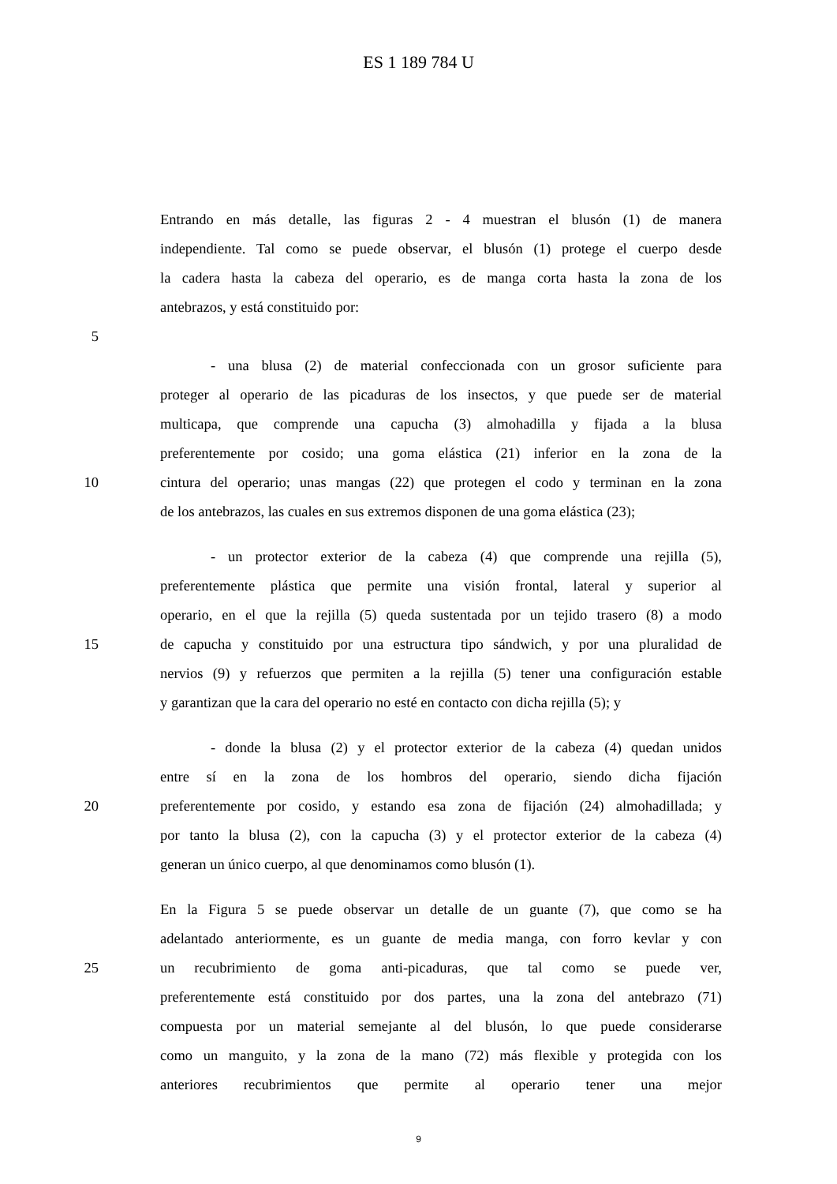ES 1 189 784 U
Entrando en más detalle, las figuras 2 - 4 muestran el blusón (1) de manera
independiente. Tal como se puede observar, el blusón (1) protege el cuerpo desde
la cadera hasta la cabeza del operario, es de manga corta hasta la zona de los
antebrazos, y está constituido por:
5
- una blusa (2) de material confeccionada con un grosor suficiente para
proteger al operario de las picaduras de los insectos, y que puede ser de material
multicapa, que comprende una capucha (3) almohadilla y fijada a la blusa
preferentemente por cosido; una goma elástica (21) inferior en la zona de la
10 cintura del operario; unas mangas (22) que protegen el codo y terminan en la zona
de los antebrazos, las cuales en sus extremos disponen de una goma elástica (23);
- un protector exterior de la cabeza (4) que comprende una rejilla (5),
preferentemente plástica que permite una visión frontal, lateral y superior al
operario, en el que la rejilla (5) queda sustentada por un tejido trasero (8) a modo
15 de capucha y constituido por una estructura tipo sándwich, y por una pluralidad de
nervios (9) y refuerzos que permiten a la rejilla (5) tener una configuración estable
y garantizan que la cara del operario no esté en contacto con dicha rejilla (5); y
- donde la blusa (2) y el protector exterior de la cabeza (4) quedan unidos
entre sí en la zona de los hombros del operario, siendo dicha fijación
20 preferentemente por cosido, y estando esa zona de fijación (24) almohadillada; y
por tanto la blusa (2), con la capucha (3) y el protector exterior de la cabeza (4)
generan un único cuerpo, al que denominamos como blusón (1).
En la Figura 5 se puede observar un detalle de un guante (7), que como se ha
adelantado anteriormente, es un guante de media manga, con forro kevlar y con
25 un recubrimiento de goma anti-picaduras, que tal como se puede ver,
preferentemente está constituido por dos partes, una la zona del antebrazo (71)
compuesta por un material semejante al del blusón, lo que puede considerarse
como un manguito, y la zona de la mano (72) más flexible y protegida con los
anteriores recubrimientos que permite al operario tener una mejor
9